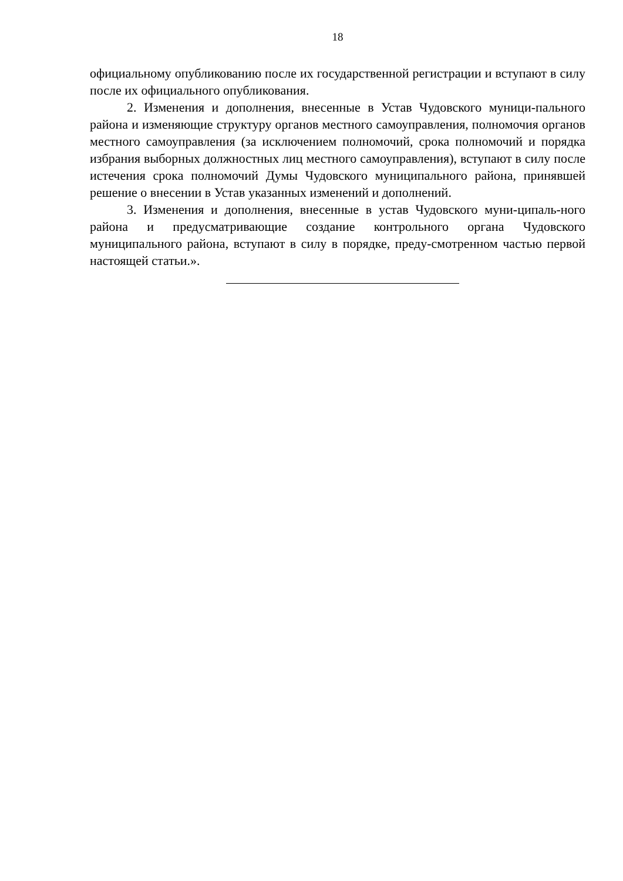18
официальному опубликованию после их государственной регистрации и вступают в силу после их официального опубликования.
2. Изменения и дополнения, внесенные в Устав Чудовского муници-пального района и изменяющие структуру органов местного самоуправления, полномочия органов местного самоуправления (за исключением полномочий, срока полномочий и порядка избрания выборных должностных лиц местного самоуправления), вступают в силу после истечения срока полномочий Думы Чудовского муниципального района, принявшей решение о внесении в Устав указанных изменений и дополнений.
3. Изменения и дополнения, внесенные в устав Чудовского муни-ципаль-ного района и предусматривающие создание контрольного органа Чудовского муниципального района, вступают в силу в порядке, преду-смотренном частью первой настоящей статьи.».